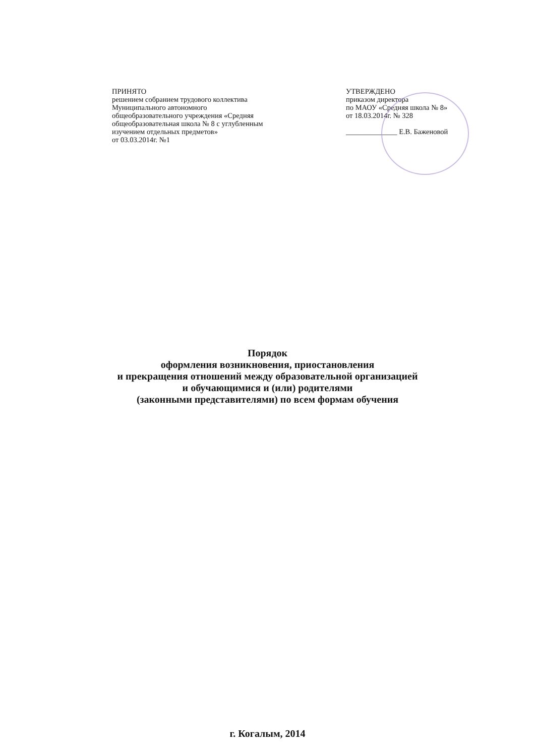ПРИНЯТО
решением собранием трудового коллектива
Муниципального автономного
общеобразовательного учреждения «Средняя
общеобразовательная школа № 8 с углубленным
изучением отдельных предметов»
от 03.03.2014г. №1
УТВЕРЖДЕНО
приказом директора
по МАОУ «Средняя школа № 8»
от 18.03.2014г. № 328
______________ Е.В. Баженовой
Порядок
оформления возникновения, приостановления
и прекращения отношений между образовательной организацией
и обучающимися и (или) родителями
(законными представителями) по всем формам обучения
г. Когалым, 2014